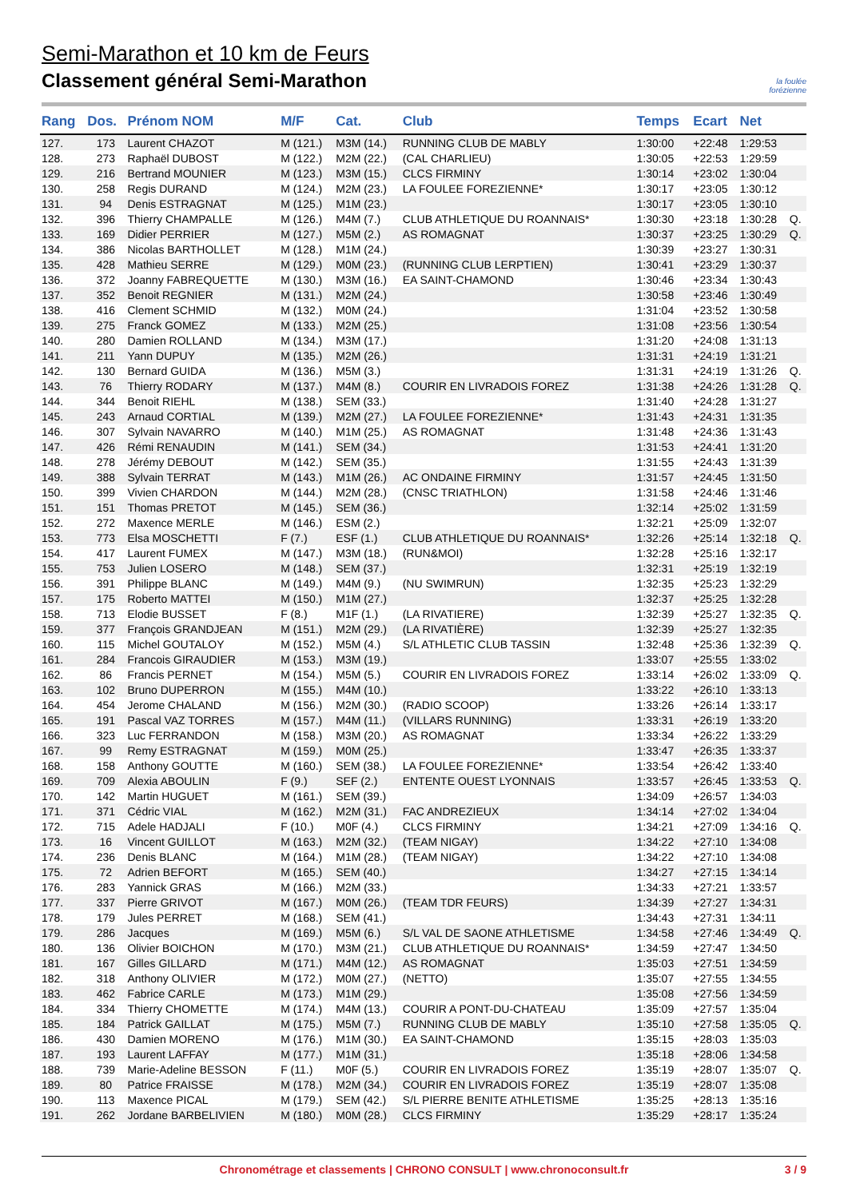Semi-Marathon et 10 km de Feurs
Classement général Semi-Marathon
la foulée forézienne
| Rang | Dos. | Prénom NOM | M/F | Cat. | Club | Temps | Ecart | Net | |
| --- | --- | --- | --- | --- | --- | --- | --- | --- | --- |
| 127. | 173 | Laurent CHAZOT | M (121.) | M3M (14.) | RUNNING CLUB DE MABLY | 1:30:00 | +22:48 | 1:29:53 | |
| 128. | 273 | Raphaël DUBOST | M (122.) | M2M (22.) | (CAL CHARLIEU) | 1:30:05 | +22:53 | 1:29:59 | |
| 129. | 216 | Bertrand MOUNIER | M (123.) | M3M (15.) | CLCS FIRMINY | 1:30:14 | +23:02 | 1:30:04 | |
| 130. | 258 | Regis DURAND | M (124.) | M2M (23.) | LA FOULEE FOREZIENNE* | 1:30:17 | +23:05 | 1:30:12 | |
| 131. | 94 | Denis ESTRAGNAT | M (125.) | M1M (23.) | | 1:30:17 | +23:05 | 1:30:10 | |
| 132. | 396 | Thierry CHAMPALLE | M (126.) | M4M (7.) | CLUB ATHLETIQUE DU ROANNAIS* | 1:30:30 | +23:18 | 1:30:28 | Q. |
| 133. | 169 | Didier PERRIER | M (127.) | M5M (2.) | AS ROMAGNAT | 1:30:37 | +23:25 | 1:30:29 | Q. |
| 134. | 386 | Nicolas BARTHOLLET | M (128.) | M1M (24.) | | 1:30:39 | +23:27 | 1:30:31 | |
| 135. | 428 | Mathieu SERRE | M (129.) | M0M (23.) | (RUNNING CLUB LERPTIEN) | 1:30:41 | +23:29 | 1:30:37 | |
| 136. | 372 | Joanny FABREQUETTE | M (130.) | M3M (16.) | EA SAINT-CHAMOND | 1:30:46 | +23:34 | 1:30:43 | |
| 137. | 352 | Benoit REGNIER | M (131.) | M2M (24.) | | 1:30:58 | +23:46 | 1:30:49 | |
| 138. | 416 | Clement SCHMID | M (132.) | M0M (24.) | | 1:31:04 | +23:52 | 1:30:58 | |
| 139. | 275 | Franck GOMEZ | M (133.) | M2M (25.) | | 1:31:08 | +23:56 | 1:30:54 | |
| 140. | 280 | Damien ROLLAND | M (134.) | M3M (17.) | | 1:31:20 | +24:08 | 1:31:13 | |
| 141. | 211 | Yann DUPUY | M (135.) | M2M (26.) | | 1:31:31 | +24:19 | 1:31:21 | |
| 142. | 130 | Bernard GUIDA | M (136.) | M5M (3.) | | 1:31:31 | +24:19 | 1:31:26 | Q. |
| 143. | 76 | Thierry RODARY | M (137.) | M4M (8.) | COURIR EN LIVRADOIS FOREZ | 1:31:38 | +24:26 | 1:31:28 | Q. |
| 144. | 344 | Benoit RIEHL | M (138.) | SEM (33.) | | 1:31:40 | +24:28 | 1:31:27 | |
| 145. | 243 | Arnaud CORTIAL | M (139.) | M2M (27.) | LA FOULEE FOREZIENNE* | 1:31:43 | +24:31 | 1:31:35 | |
| 146. | 307 | Sylvain NAVARRO | M (140.) | M1M (25.) | AS ROMAGNAT | 1:31:48 | +24:36 | 1:31:43 | |
| 147. | 426 | Rémi RENAUDIN | M (141.) | SEM (34.) | | 1:31:53 | +24:41 | 1:31:20 | |
| 148. | 278 | Jérémy DEBOUT | M (142.) | SEM (35.) | | 1:31:55 | +24:43 | 1:31:39 | |
| 149. | 388 | Sylvain TERRAT | M (143.) | M1M (26.) | AC ONDAINE FIRMINY | 1:31:57 | +24:45 | 1:31:50 | |
| 150. | 399 | Vivien CHARDON | M (144.) | M2M (28.) | (CNSC TRIATHLON) | 1:31:58 | +24:46 | 1:31:46 | |
| 151. | 151 | Thomas PRETOT | M (145.) | SEM (36.) | | 1:32:14 | +25:02 | 1:31:59 | |
| 152. | 272 | Maxence MERLE | M (146.) | ESM (2.) | | 1:32:21 | +25:09 | 1:32:07 | |
| 153. | 773 | Elsa MOSCHETTI | F (7.) | ESF (1.) | CLUB ATHLETIQUE DU ROANNAIS* | 1:32:26 | +25:14 | 1:32:18 | Q. |
| 154. | 417 | Laurent FUMEX | M (147.) | M3M (18.) | (RUN&MOI) | 1:32:28 | +25:16 | 1:32:17 | |
| 155. | 753 | Julien LOSERO | M (148.) | SEM (37.) | | 1:32:31 | +25:19 | 1:32:19 | |
| 156. | 391 | Philippe BLANC | M (149.) | M4M (9.) | (NU SWIMRUN) | 1:32:35 | +25:23 | 1:32:29 | |
| 157. | 175 | Roberto MATTEI | M (150.) | M1M (27.) | | 1:32:37 | +25:25 | 1:32:28 | |
| 158. | 713 | Elodie BUSSET | F (8.) | M1F (1.) | (LA RIVATIERE) | 1:32:39 | +25:27 | 1:32:35 | Q. |
| 159. | 377 | François GRANDJEAN | M (151.) | M2M (29.) | (LA RIVATIÈRE) | 1:32:39 | +25:27 | 1:32:35 | |
| 160. | 115 | Michel GOUTALOY | M (152.) | M5M (4.) | S/L ATHLETIC CLUB TASSIN | 1:32:48 | +25:36 | 1:32:39 | Q. |
| 161. | 284 | Francois GIRAUDIER | M (153.) | M3M (19.) | | 1:33:07 | +25:55 | 1:33:02 | |
| 162. | 86 | Francis PERNET | M (154.) | M5M (5.) | COURIR EN LIVRADOIS FOREZ | 1:33:14 | +26:02 | 1:33:09 | Q. |
| 163. | 102 | Bruno DUPERRON | M (155.) | M4M (10.) | | 1:33:22 | +26:10 | 1:33:13 | |
| 164. | 454 | Jerome CHALAND | M (156.) | M2M (30.) | (RADIO SCOOP) | 1:33:26 | +26:14 | 1:33:17 | |
| 165. | 191 | Pascal VAZ TORRES | M (157.) | M4M (11.) | (VILLARS RUNNING) | 1:33:31 | +26:19 | 1:33:20 | |
| 166. | 323 | Luc FERRANDON | M (158.) | M3M (20.) | AS ROMAGNAT | 1:33:34 | +26:22 | 1:33:29 | |
| 167. | 99 | Remy ESTRAGNAT | M (159.) | M0M (25.) | | 1:33:47 | +26:35 | 1:33:37 | |
| 168. | 158 | Anthony GOUTTE | M (160.) | SEM (38.) | LA FOULEE FOREZIENNE* | 1:33:54 | +26:42 | 1:33:40 | |
| 169. | 709 | Alexia ABOULIN | F (9.) | SEF (2.) | ENTENTE OUEST LYONNAIS | 1:33:57 | +26:45 | 1:33:53 | Q. |
| 170. | 142 | Martin HUGUET | M (161.) | SEM (39.) | | 1:34:09 | +26:57 | 1:34:03 | |
| 171. | 371 | Cédric VIAL | M (162.) | M2M (31.) | FAC ANDREZIEUX | 1:34:14 | +27:02 | 1:34:04 | |
| 172. | 715 | Adele HADJALI | F (10.) | M0F (4.) | CLCS FIRMINY | 1:34:21 | +27:09 | 1:34:16 | Q. |
| 173. | 16 | Vincent GUILLOT | M (163.) | M2M (32.) | (TEAM NIGAY) | 1:34:22 | +27:10 | 1:34:08 | |
| 174. | 236 | Denis BLANC | M (164.) | M1M (28.) | (TEAM NIGAY) | 1:34:22 | +27:10 | 1:34:08 | |
| 175. | 72 | Adrien BEFORT | M (165.) | SEM (40.) | | 1:34:27 | +27:15 | 1:34:14 | |
| 176. | 283 | Yannick GRAS | M (166.) | M2M (33.) | | 1:34:33 | +27:21 | 1:33:57 | |
| 177. | 337 | Pierre GRIVOT | M (167.) | M0M (26.) | (TEAM TDR FEURS) | 1:34:39 | +27:27 | 1:34:31 | |
| 178. | 179 | Jules PERRET | M (168.) | SEM (41.) | | 1:34:43 | +27:31 | 1:34:11 | |
| 179. | 286 | Jacques | M (169.) | M5M (6.) | S/L VAL DE SAONE ATHLETISME | 1:34:58 | +27:46 | 1:34:49 | Q. |
| 180. | 136 | Olivier BOICHON | M (170.) | M3M (21.) | CLUB ATHLETIQUE DU ROANNAIS* | 1:34:59 | +27:47 | 1:34:50 | |
| 181. | 167 | Gilles GILLARD | M (171.) | M4M (12.) | AS ROMAGNAT | 1:35:03 | +27:51 | 1:34:59 | |
| 182. | 318 | Anthony OLIVIER | M (172.) | M0M (27.) | (NETTO) | 1:35:07 | +27:55 | 1:34:55 | |
| 183. | 462 | Fabrice CARLE | M (173.) | M1M (29.) | | 1:35:08 | +27:56 | 1:34:59 | |
| 184. | 334 | Thierry CHOMETTE | M (174.) | M4M (13.) | COURIR A PONT-DU-CHATEAU | 1:35:09 | +27:57 | 1:35:04 | |
| 185. | 184 | Patrick GAILLAT | M (175.) | M5M (7.) | RUNNING CLUB DE MABLY | 1:35:10 | +27:58 | 1:35:05 | Q. |
| 186. | 430 | Damien MORENO | M (176.) | M1M (30.) | EA SAINT-CHAMOND | 1:35:15 | +28:03 | 1:35:03 | |
| 187. | 193 | Laurent LAFFAY | M (177.) | M1M (31.) | | 1:35:18 | +28:06 | 1:34:58 | |
| 188. | 739 | Marie-Adeline BESSON | F (11.) | M0F (5.) | COURIR EN LIVRADOIS FOREZ | 1:35:19 | +28:07 | 1:35:07 | Q. |
| 189. | 80 | Patrice FRAISSE | M (178.) | M2M (34.) | COURIR EN LIVRADOIS FOREZ | 1:35:19 | +28:07 | 1:35:08 | |
| 190. | 113 | Maxence PICAL | M (179.) | SEM (42.) | S/L PIERRE BENITE ATHLETISME | 1:35:25 | +28:13 | 1:35:16 | |
| 191. | 262 | Jordane BARBELIVIEN | M (180.) | M0M (28.) | CLCS FIRMINY | 1:35:29 | +28:17 | 1:35:24 | |
Chronométrage et classements | CHRONO CONSULT | www.chronoconsult.fr 3 / 9